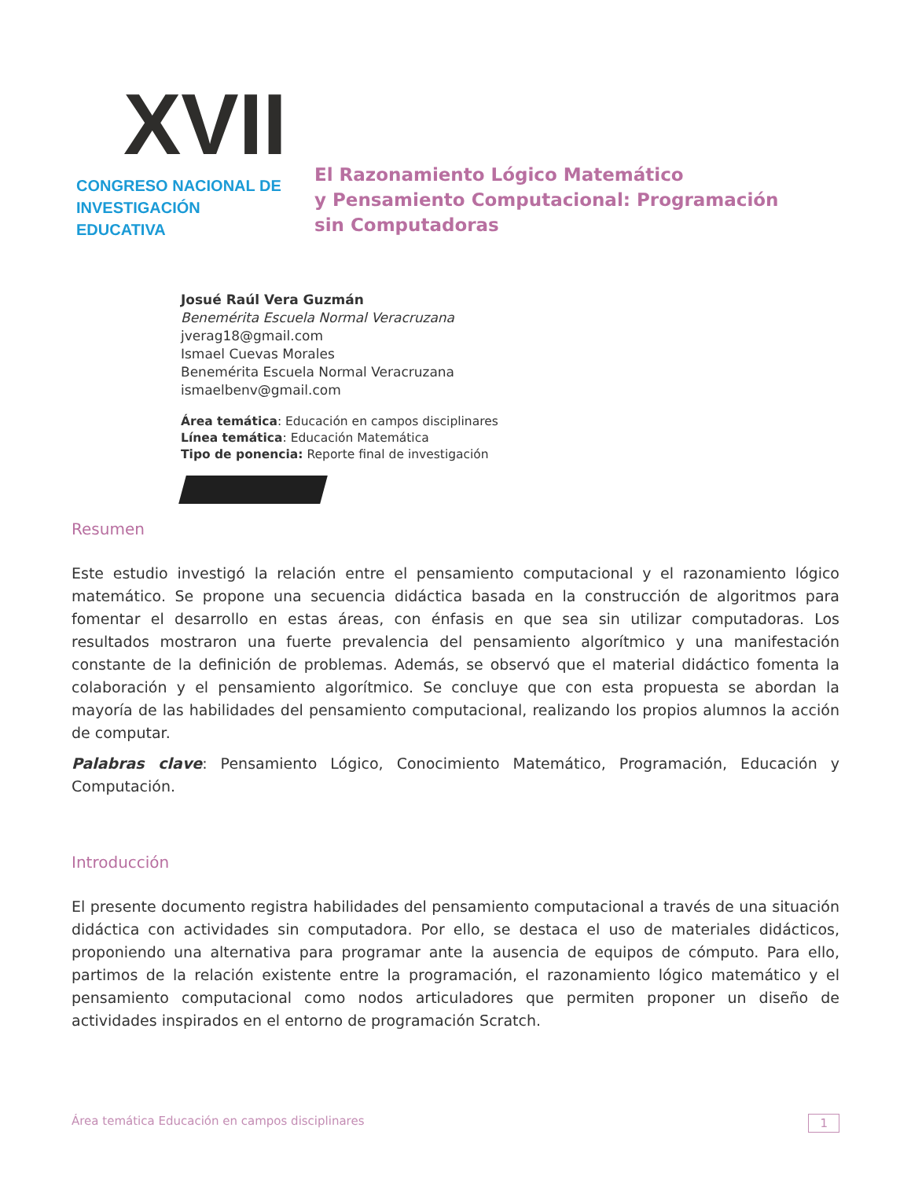XVII
CONGRESO NACIONAL DE
INVESTIGACIÓN EDUCATIVA
El Razonamiento Lógico Matemático
y Pensamiento Computacional: Programación
sin Computadoras
Josué Raúl Vera Guzmán
Benemérita Escuela Normal Veracruzana
jverag18@gmail.com
Ismael Cuevas Morales
Benemérita Escuela Normal Veracruzana
ismaelbenv@gmail.com
Área temática: Educación en campos disciplinares
Línea temática: Educación Matemática
Tipo de ponencia: Reporte final de investigación
Resumen
Este estudio investigó la relación entre el pensamiento computacional y el razonamiento lógico matemático. Se propone una secuencia didáctica basada en la construcción de algoritmos para fomentar el desarrollo en estas áreas, con énfasis en que sea sin utilizar computadoras. Los resultados mostraron una fuerte prevalencia del pensamiento algorítmico y una manifestación constante de la definición de problemas. Además, se observó que el material didáctico fomenta la colaboración y el pensamiento algorítmico. Se concluye que con esta propuesta se abordan la mayoría de las habilidades del pensamiento computacional, realizando los propios alumnos la acción de computar.
Palabras clave: Pensamiento Lógico, Conocimiento Matemático, Programación, Educación y Computación.
Introducción
El presente documento registra habilidades del pensamiento computacional a través de una situación didáctica con actividades sin computadora. Por ello, se destaca el uso de materiales didácticos, proponiendo una alternativa para programar ante la ausencia de equipos de cómputo. Para ello, partimos de la relación existente entre la programación, el razonamiento lógico matemático y el pensamiento computacional como nodos articuladores que permiten proponer un diseño de actividades inspirados en el entorno de programación Scratch.
Área temática Educación en campos disciplinares 1